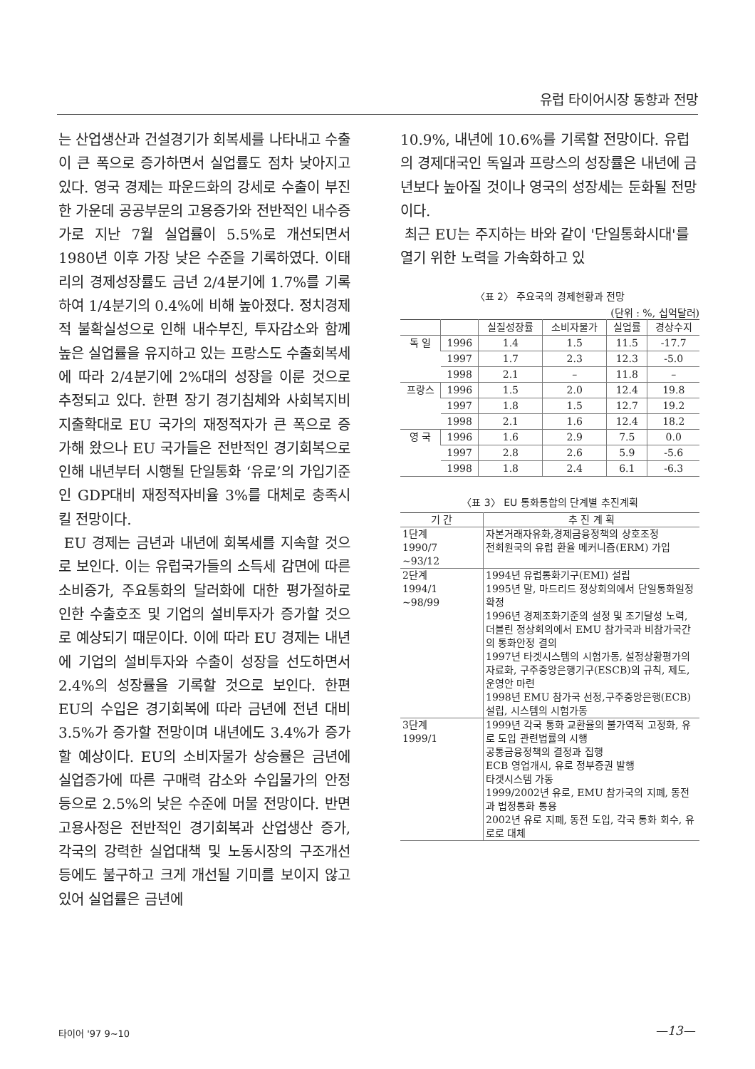유럽 타이어시장 동향과 전망
는 산업생산과 건설경기가 회복세를 나타내고 수출이 큰 폭으로 증가하면서 실업률도 점차 낮아지고 있다. 영국 경제는 파운드화의 강세로 수출이 부진한 가운데 공공부문의 고용증가와 전반적인 내수증가로 지난 7월 실업률이 5.5%로 개선되면서 1980년 이후 가장 낮은 수준을 기록하였다. 이태리의 경제성장률도 금년 2/4분기에 1.7%를 기록하여 1/4분기의 0.4%에 비해 높아졌다. 정치경제적 불확실성으로 인해 내수부진, 투자감소와 함께 높은 실업률을 유지하고 있는 프랑스도 수출회복세에 따라 2/4분기에 2%대의 성장을 이룬 것으로 추정되고 있다. 한편 장기 경기침체와 사회복지비 지출확대로 EU 국가의 재정적자가 큰 폭으로 증가해 왔으나 EU 국가들은 전반적인 경기회복으로 인해 내년부터 시행될 단일통화 ‘유로’의 가입기준인 GDP대비 재정적자비율 3%를 대체로 충족시킬 전망이다.
EU 경제는 금년과 내년에 회복세를 지속할 것으로 보인다. 이는 유럽국가들의 소득세 감면에 따른 소비증가, 주요통화의 달러화에 대한 평가절하로 인한 수출호조 및 기업의 설비투자가 증가할 것으로 예상되기 때문이다. 이에 따라 EU 경제는 내년에 기업의 설비투자와 수출이 성장을 선도하면서 2.4%의 성장률을 기록할 것으로 보인다. 한편 EU의 수입은 경기회복에 따라 금년에 전년 대비 3.5%가 증가할 전망이며 내년에도 3.4%가 증가할 예상이다. EU의 소비자물가 상승률은 금년에 실업증가에 따른 구매력 감소와 수입물가의 안정 등으로 2.5%의 낮은 수준에 머물 전망이다. 반면 고용사정은 전반적인 경기회복과 산업생산 증가, 각국의 강력한 실업대책 및 노동시장의 구조개선 등에도 불구하고 크게 개선될 기미를 보이지 않고 있어 실업률은 금년에
10.9%, 내년에 10.6%를 기록할 전망이다. 유럽의 경제대국인 독일과 프랑스의 성장률은 내년에 금년보다 높아질 것이나 영국의 성장세는 둔화될 전망이다.
최근 EU는 주지하는 바와 같이 '단일통화시대'를 열기 위한 노력을 가속화하고 있
〈표 2〉 주요국의 경제현황과 전망
(단위 : %, 십억달러)
| | | 실질성장률 | 소비자물가 | 실업률 | 경상수지 |
| --- | --- | --- | --- | --- | --- |
| 독 일 | 1996 | 1.4 | 1.5 | 11.5 | -17.7 |
| | 1997 | 1.7 | 2.3 | 12.3 | -5.0 |
| | 1998 | 2.1 | – | 11.8 | – |
| 프랑스 | 1996 | 1.5 | 2.0 | 12.4 | 19.8 |
| | 1997 | 1.8 | 1.5 | 12.7 | 19.2 |
| | 1998 | 2.1 | 1.6 | 12.4 | 18.2 |
| 영 국 | 1996 | 1.6 | 2.9 | 7.5 | 0.0 |
| | 1997 | 2.8 | 2.6 | 5.9 | -5.6 |
| | 1998 | 1.8 | 2.4 | 6.1 | -6.3 |
〈표 3〉 EU 통화통합의 단계별 추진계획
| 기 간 | 추 진 계 획 |
| 1단계 1990/7 ~93/12 | 자본거래자유화,경제금융정책의 상호조정 전회원국의 유럽 환율 메커니즘(ERM) 가입 |
| 2단계 1994/1 ~98/99 | 1994년 유럽통화기구(EMI) 설립 1995년 말, 마드리드 정상회의에서 단일통화일정 확정 1996년 경제조화기준의 설정 및 조기달성 노력, 더블린 정상회의에서 EMU 참가국과 비참가국간의 통화안정 결의 1997년 타겟시스템의 시험가동, 설정상황평가의 자료화, 구주중앙은행기구(ESCB)의 규칙, 제도, 운영안 마련 1998년 EMU 참가국 선정,구주중앙은행(ECB) 설립, 시스템의 시험가동 |
| 3단계 1999/1 | 1999년 각국 통화 교환율의 불가역적 고정화, 유로 도입 관련법률의 시행 공통금융정책의 결정과 집행 ECB 영업개시, 유로 정부증권 발행 타겟시스템 가동 1999/2002년 유로, EMU 참가국의 지폐, 동전과 법정통화 통용 2002년 유로 지폐, 동전 도입, 각국 통화 회수, 유로로 대체 |
타이어 '97 9~10 —13—